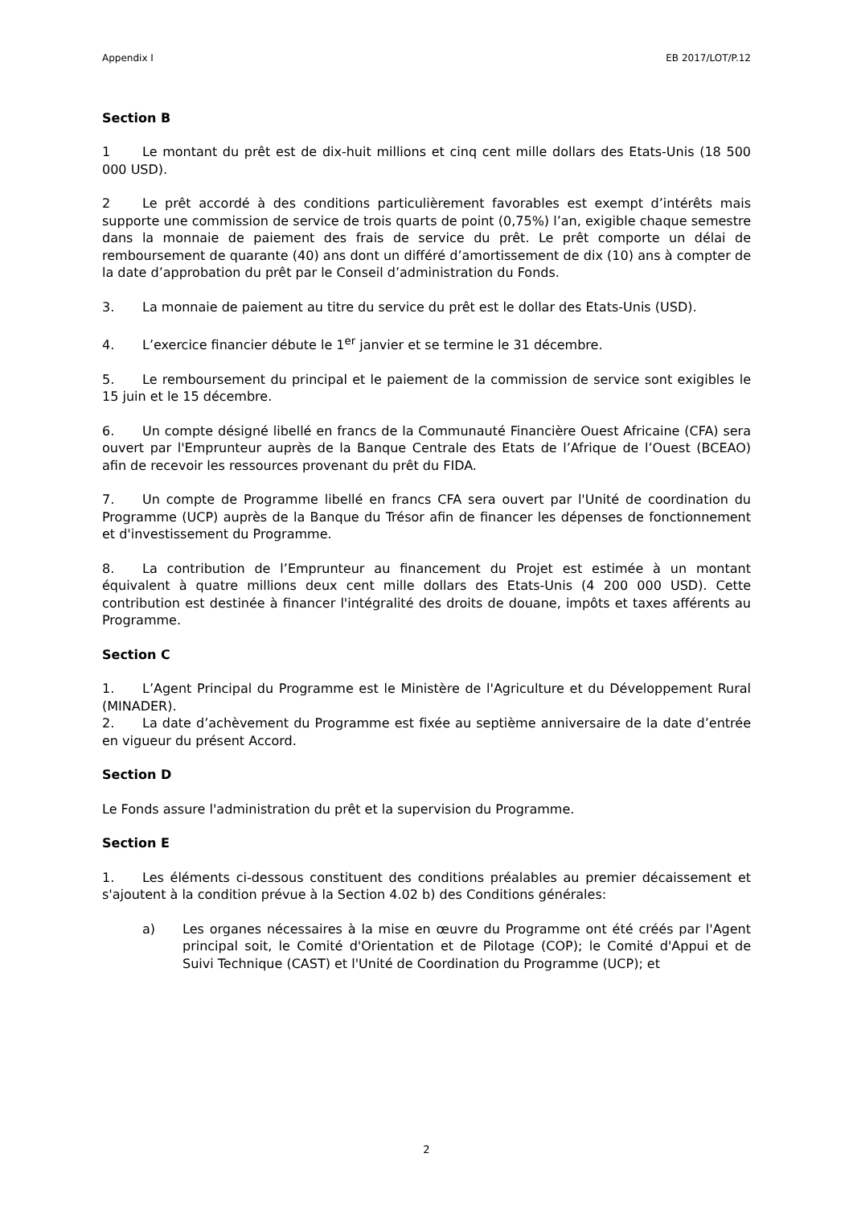Appendix I EB 2017/LOT/P.12
Section B
1 Le montant du prêt est de dix-huit millions et cinq cent mille dollars des Etats-Unis (18 500 000 USD).
2 Le prêt accordé à des conditions particulièrement favorables est exempt d’intérêts mais supporte une commission de service de trois quarts de point (0,75%) l’an, exigible chaque semestre dans la monnaie de paiement des frais de service du prêt. Le prêt comporte un délai de remboursement de quarante (40) ans dont un différé d’amortissement de dix (10) ans à compter de la date d’approbation du prêt par le Conseil d’administration du Fonds.
3. La monnaie de paiement au titre du service du prêt est le dollar des Etats-Unis (USD).
4. L’exercice financier débute le 1<sup>er</sup> janvier et se termine le 31 décembre.
5. Le remboursement du principal et le paiement de la commission de service sont exigibles le 15 juin et le 15 décembre.
6. Un compte désigné libellé en francs de la Communauté Financière Ouest Africaine (CFA) sera ouvert par l'Emprunteur auprès de la Banque Centrale des Etats de l’Afrique de l’Ouest (BCEAO) afin de recevoir les ressources provenant du prêt du FIDA.
7. Un compte de Programme libellé en francs CFA sera ouvert par l'Unité de coordination du Programme (UCP) auprès de la Banque du Trésor afin de financer les dépenses de fonctionnement et d'investissement du Programme.
8. La contribution de l’Emprunteur au financement du Projet est estimée à un montant équivalent à quatre millions deux cent mille dollars des Etats-Unis (4 200 000 USD). Cette contribution est destinée à financer l'intégralité des droits de douane, impôts et taxes afférents au Programme.
Section C
1. L’Agent Principal du Programme est le Ministère de l'Agriculture et du Développement Rural (MINADER).
2. La date d’achèvement du Programme est fixée au septième anniversaire de la date d’entrée en vigueur du présent Accord.
Section D
Le Fonds assure l'administration du prêt et la supervision du Programme.
Section E
1. Les éléments ci-dessous constituent des conditions préalables au premier décaissement et s'ajoutent à la condition prévue à la Section 4.02 b) des Conditions générales:
a) Les organes nécessaires à la mise en œuvre du Programme ont été créés par l'Agent principal soit, le Comité d'Orientation et de Pilotage (COP); le Comité d'Appui et de Suivi Technique (CAST) et l'Unité de Coordination du Programme (UCP); et
2